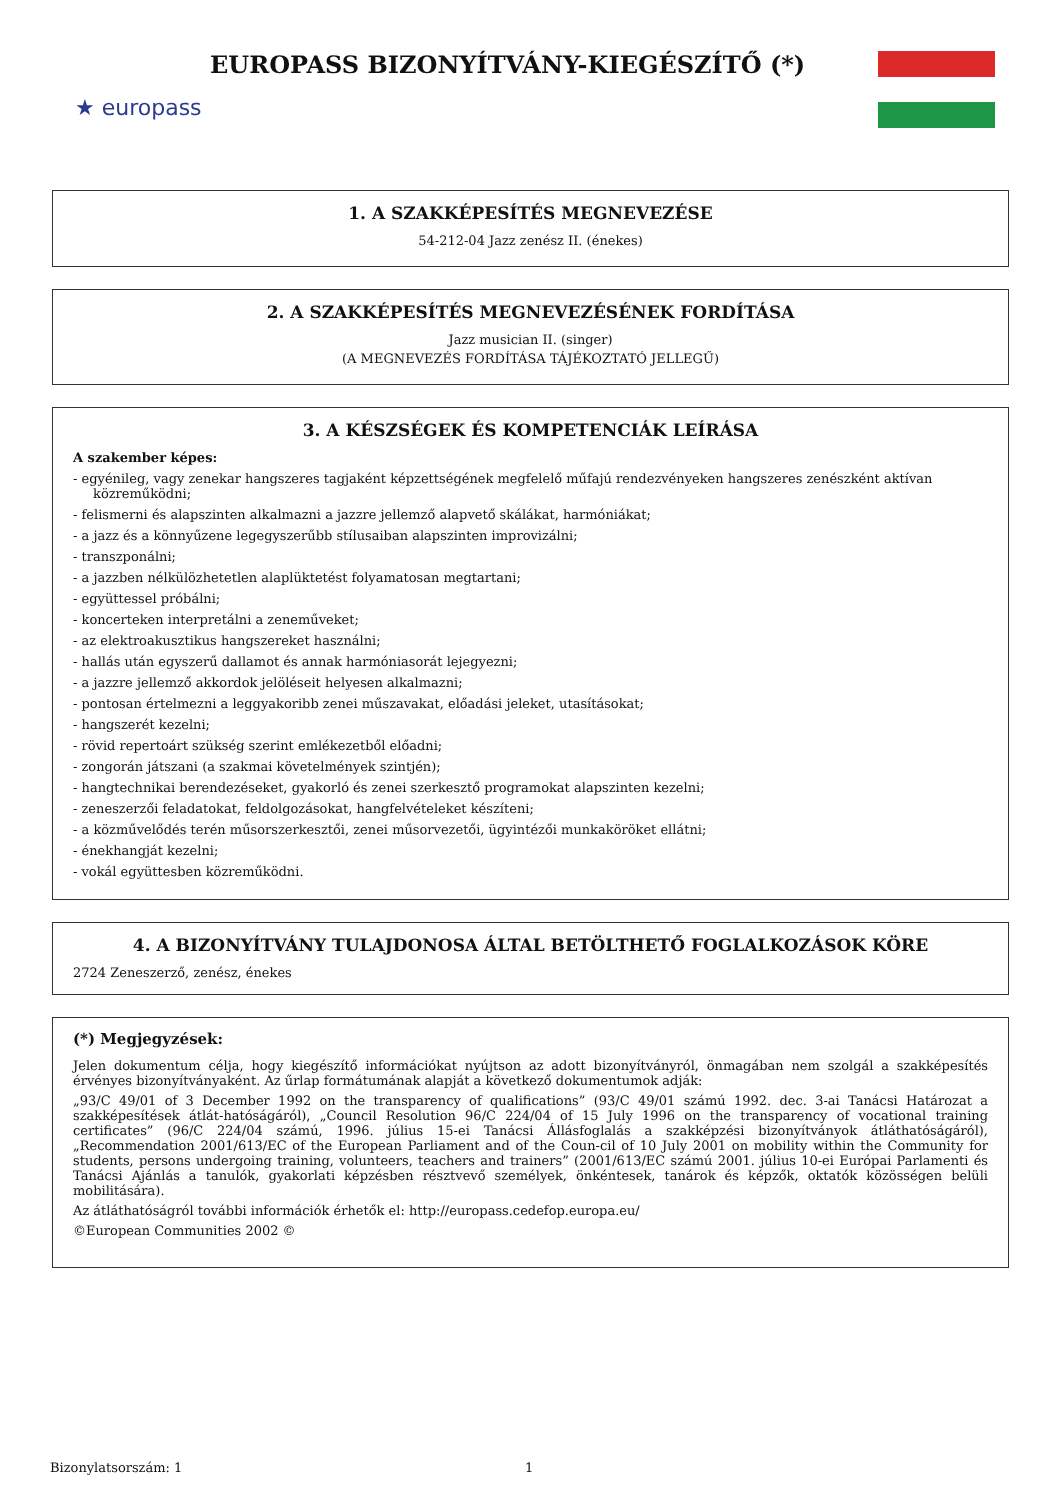★ europass
EUROPASS BIZONYÍTVÁNY-KIEGÉSZÍTŐ (*)
1. A SZAKKÉPESÍTÉS MEGNEVEZÉSE
54-212-04 Jazz zenész II. (énekes)
2. A SZAKKÉPESÍTÉS MEGNEVEZÉSÉNEK FORDÍTÁSA
Jazz musician II. (singer)
(A MEGNEVEZÉS FORDÍTÁSA TÁJÉKOZTATÓ JELLEGŰ)
3. A KÉSZSÉGEK ÉS KOMPETENCIÁK LEÍRÁSA
A szakember képes:
- egyénileg, vagy zenekar hangszeres tagjaként képzettségének megfelelő műfajú rendezvényeken hangszeres zenészként aktívan közreműködni;
- felismerni és alapszinten alkalmazni a jazzre jellemző alapvető skálákat, harmóniákat;
- a jazz és a könnyűzene legegyszerűbb stílusaiban alapszinten improvizálni;
- transzponálni;
- a jazzben nélkülözhetetlen alaplüktetést folyamatosan megtartani;
- együttessel próbálni;
- koncerteken interpretálni a zeneműveket;
- az elektroakusztikus hangszereket használni;
- hallás után egyszerű dallamot és annak harmóniasorát lejegyezni;
- a jazzre jellemző akkordok jelöléseit helyesen alkalmazni;
- pontosan értelmezni a leggyakoribb zenei műszavakat, előadási jeleket, utasításokat;
- hangszerét kezelni;
- rövid repertoárt szükség szerint emlékezetből előadni;
- zongorán játszani (a szakmai követelmények szintjén);
- hangtechnikai berendezéseket, gyakorló és zenei szerkesztő programokat alapszinten kezelni;
- zeneszerzői feladatokat, feldolgozásokat, hangfelvételeket készíteni;
- a közművelődés terén műsorszerkesztői, zenei műsorvezetői, ügyintézői munkaköröket ellátni;
- énekhangját kezelni;
- vokál együttesben közreműködni.
4. A BIZONYÍTVÁNY TULAJDONOSA ÁLTAL BETÖLTHETŐ FOGLALKOZÁSOK KÖRE
2724 Zeneszerző, zenész, énekes
(*) Megjegyzések:
Jelen dokumentum célja, hogy kiegészítő információkat nyújtson az adott bizonyítványról, önmagában nem szolgál a szakképesítés érvényes bizonyítványaként. Az űrlap formátumának alapját a következő dokumentumok adják:
„93/C 49/01 of 3 December 1992 on the transparency of qualifications” (93/C 49/01 számú 1992. dec. 3-ai Tanácsi Határozat a szakképesítések átlát-hatóságáról), „Council Resolution 96/C 224/04 of 15 July 1996 on the transparency of vocational training certificates” (96/C 224/04 számú, 1996. július 15-ei Tanácsi Állásfoglalás a szakképzési bizonyítványok átláthatóságáról), „Recommendation 2001/613/EC of the European Parliament and of the Coun-cil of 10 July 2001 on mobility within the Community for students, persons undergoing training, volunteers, teachers and trainers” (2001/613/EC számú 2001. július 10-ei Európai Parlamenti és Tanácsi Ajánlás a tanulók, gyakorlati képzésben résztvevő személyek, önkéntesek, tanárok és képzők, oktatók közösségen belüli mobilitására).
Az átláthatóságról további információk érhetők el: http://europass.cedefop.europa.eu/
©European Communities 2002 ©
Bizonylatsorszám: 1 1